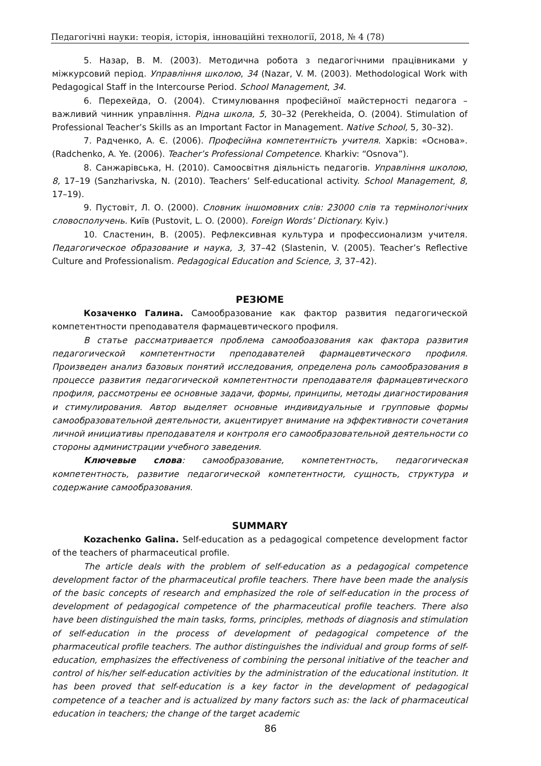Педагогічні науки: теорія, історія, інноваційні технології, 2018, № 4 (78)
5. Назар, В. М. (2003). Методична робота з педагогічними працівниками у міжкурсовий період. Управління школою, 34 (Nazar, V. M. (2003). Methodological Work with Pedagogical Staff in the Intercourse Period. School Management, 34.
6. Перехейда, О. (2004). Стимулювання професійної майстерності педагога – важливий чинник управління. Рідна школа, 5, 30–32 (Perekheida, O. (2004). Stimulation of Professional Teacher’s Skills as an Important Factor in Management. Native School, 5, 30–32).
7. Радченко, А. Є. (2006). Професійна компетентність учителя. Харків: «Основа». (Radchenko, A. Ye. (2006). Teacher’s Professional Competence. Kharkiv: “Osnova”).
8. Санжарівська, Н. (2010). Самоосвітня діяльність педагогів. Управління школою, 8, 17–19 (Sanzharivska, N. (2010). Teachers’ Self-educational activity. School Management, 8, 17–19).
9. Пустовіт, Л. О. (2000). Словник іншомовних слів: 23000 слів та термінологічних словосполучень. Київ (Pustovit, L. O. (2000). Foreign Words’ Dictionary. Kyiv.)
10. Сластенин, В. (2005). Рефлексивная культура и профессионализм учителя. Педагогическое образование и наука, 3, 37–42 (Slastenin, V. (2005). Teacher’s Reflective Culture and Professionalism. Pedagogical Education and Science, 3, 37–42).
РЕЗЮМЕ
Козаченко Галина. Самообразование как фактор развития педагогической компетентности преподавателя фармацевтического профиля.
В статье рассматривается проблема самообоазования как фактора развития педагогической компетентности преподавателей фармацевтического профиля. Произведен анализ базовых понятий исследования, определена роль самообразования в процессе развития педагогической компетентности преподавателя фармацевтического профиля, рассмотрены ее основные задачи, формы, принципы, методы диагностирования и стимулирования. Автор выделяет основные индивидуальные и групповые формы самообразовательной деятельности, акцентирует внимание на эффективности сочетания личной инициативы преподавателя и контроля его самообразовательной деятельности со стороны администрации учебного заведения.
Ключевые слова: самообразование, компетентность, педагогическая компетентность, развитие педагогической компетентности, сущность, структура и содержание самообразования.
SUMMARY
Kozachenko Galina. Self-education as a pedagogical competence development factor of the teachers of pharmaceutical profile.
The article deals with the problem of self-education as a pedagogical competence development factor of the pharmaceutical profile teachers. There have been made the analysis of the basic concepts of research and emphasized the role of self-education in the process of development of pedagogical competence of the pharmaceutical profile teachers. There also have been distinguished the main tasks, forms, principles, methods of diagnosis and stimulation of self-education in the process of development of pedagogical competence of the pharmaceutical profile teachers. The author distinguishes the individual and group forms of self-education, emphasizes the effectiveness of combining the personal initiative of the teacher and control of his/her self-education activities by the administration of the educational institution. It has been proved that self-education is a key factor in the development of pedagogical competence of a teacher and is actualized by many factors such as: the lack of pharmaceutical education in teachers; the change of the target academic
86